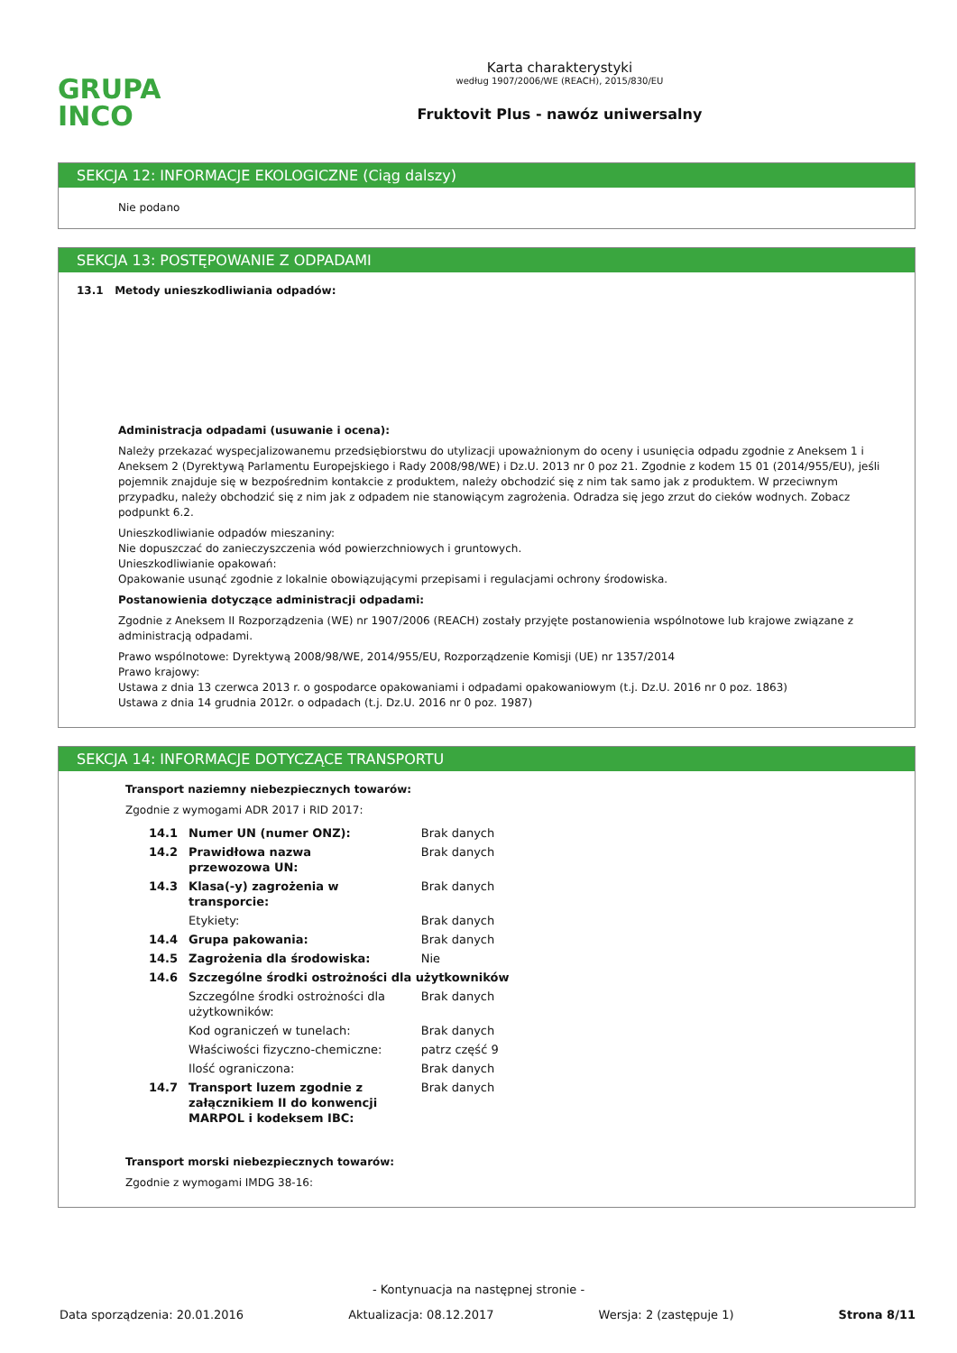GRUPA
INCO
Karta charakterystyki
według 1907/2006/WE (REACH), 2015/830/EU
Fruktovit Plus - nawóz uniwersalny
SEKCJA 12: INFORMACJE EKOLOGICZNE (Ciąg dalszy)
Nie podano
SEKCJA 13: POSTĘPOWANIE Z ODPADAMI
13.1 Metody unieszkodliwiania odpadów:
Administracja odpadami (usuwanie i ocena):
Należy przekazać wyspecjalizowanemu przedsiębiorstwu do utylizacji upoważnionym do oceny i usunięcia odpadu zgodnie z Aneksem 1 i Aneksem 2 (Dyrektywą Parlamentu Europejskiego i Rady 2008/98/WE) i Dz.U. 2013 nr 0 poz 21. Zgodnie z kodem 15 01 (2014/955/EU), jeśli pojemnik znajduje się w bezpośrednim kontakcie z produktem, należy obchodzić się z nim tak samo jak z produktem. W przeciwnym przypadku, należy obchodzić się z nim jak z odpadem nie stanowiącym zagrożenia. Odradza się jego zrzut do cieków wodnych. Zobacz podpunkt 6.2.
Unieszkodliwianie odpadów mieszaniny:
Nie dopuszczać do zanieczyszczenia wód powierzchniowych i gruntowych.
Unieszkodliwianie opakowań:
Opakowanie usunąć zgodnie z lokalnie obowiązującymi przepisami i regulacjami ochrony środowiska.
Postanowienia dotyczące administracji odpadami:
Zgodnie z Aneksem II Rozporządzenia (WE) nr 1907/2006 (REACH) zostały przyjęte postanowienia wspólnotowe lub krajowe związane z administracją odpadami.
Prawo wspólnotowe: Dyrektywą 2008/98/WE, 2014/955/EU, Rozporządzenie Komisji (UE) nr 1357/2014
Prawo krajowy:
Ustawa z dnia 13 czerwca 2013 r. o gospodarce opakowaniami i odpadami opakowaniowym (t.j. Dz.U. 2016 nr 0 poz. 1863)
Ustawa z dnia 14 grudnia 2012r. o odpadach (t.j. Dz.U. 2016 nr 0 poz. 1987)
SEKCJA 14: INFORMACJE DOTYCZĄCE TRANSPORTU
Transport naziemny niebezpiecznych towarów:
Zgodnie z wymogami ADR 2017 i RID 2017:
| 14.1 | Numer UN (numer ONZ): | Brak danych |
| 14.2 | Prawidłowa nazwa przewozowa UN: | Brak danych |
| 14.3 | Klasa(-y) zagrożenia w transporcie: | Brak danych |
| | Etykiety: | Brak danych |
| 14.4 | Grupa pakowania: | Brak danych |
| 14.5 | Zagrożenia dla środowiska: | Nie |
| 14.6 | Szczególne środki ostrożności dla użytkowników | |
| | Szczególne środki ostrożności dla użytkowników: | Brak danych |
| | Kod ograniczeń w tunelach: | Brak danych |
| | Właściwości fizyczno-chemiczne: | patrz część 9 |
| | Ilość ograniczona: | Brak danych |
| 14.7 | Transport luzem zgodnie z załącznikiem II do konwencji MARPOL i kodeksem IBC: | Brak danych |
Transport morski niebezpiecznych towarów:
Zgodnie z wymogami IMDG 38-16:
- Kontynuacja na następnej stronie -
Data sporządzenia: 20.01.2016 Aktualizacja: 08.12.2017 Wersja: 2 (zastępuje 1) Strona 8/11